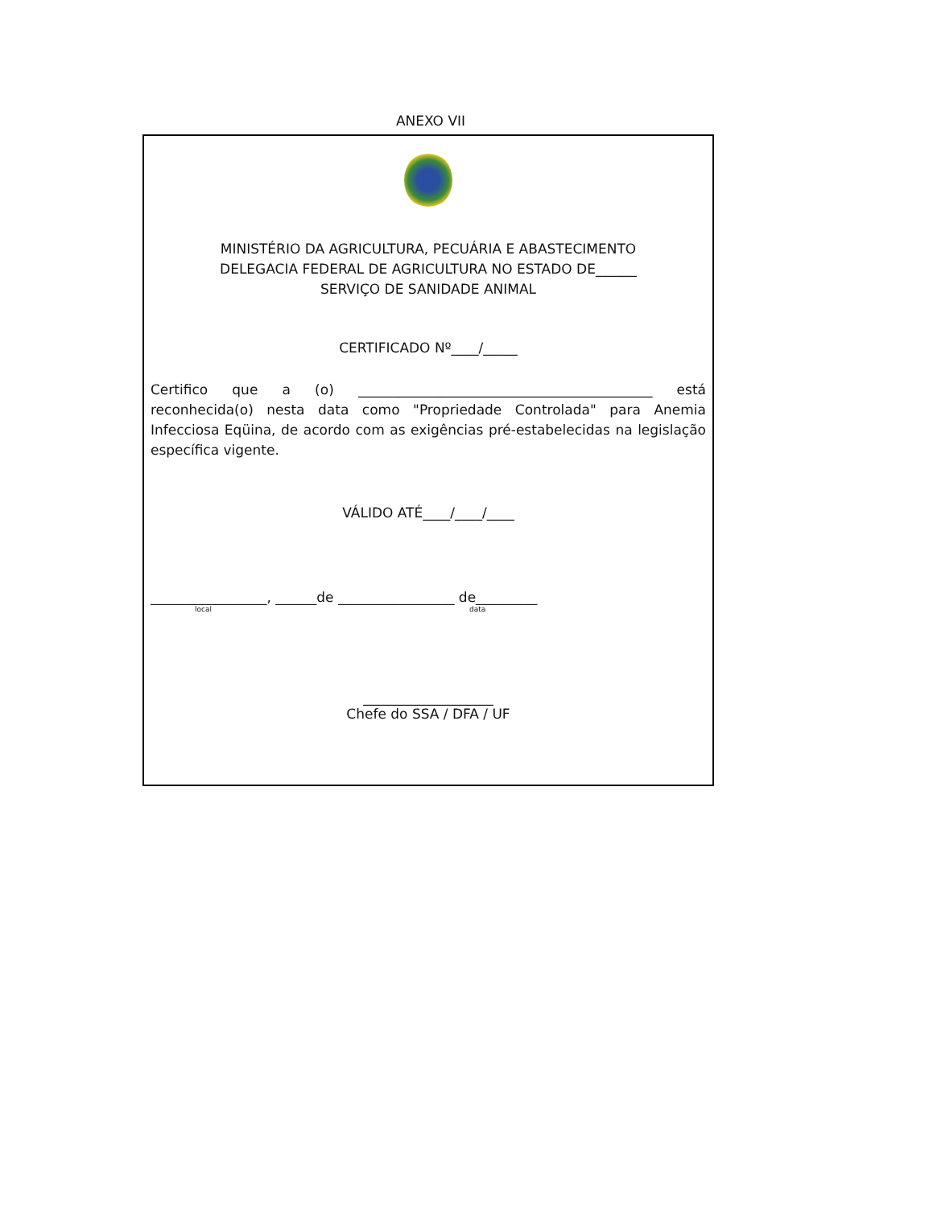ANEXO VII
MINISTÉRIO DA AGRICULTURA, PECUÁRIA E ABASTECIMENTO
DELEGACIA FEDERAL DE AGRICULTURA NO ESTADO DE______
SERVIÇO DE SANIDADE ANIMAL
CERTIFICADO Nº____/_____
Certifico que a (o) ___________________________________________ está reconhecida(o) nesta data como "Propriedade Controlada" para Anemia Infecciosa Eqüina, de acordo com as exigências pré-estabelecidas na legislação específica vigente.
VÁLIDO ATÉ____/____/____
_________________, ______de _________________ de_________
local data
___________________
Chefe do SSA / DFA / UF